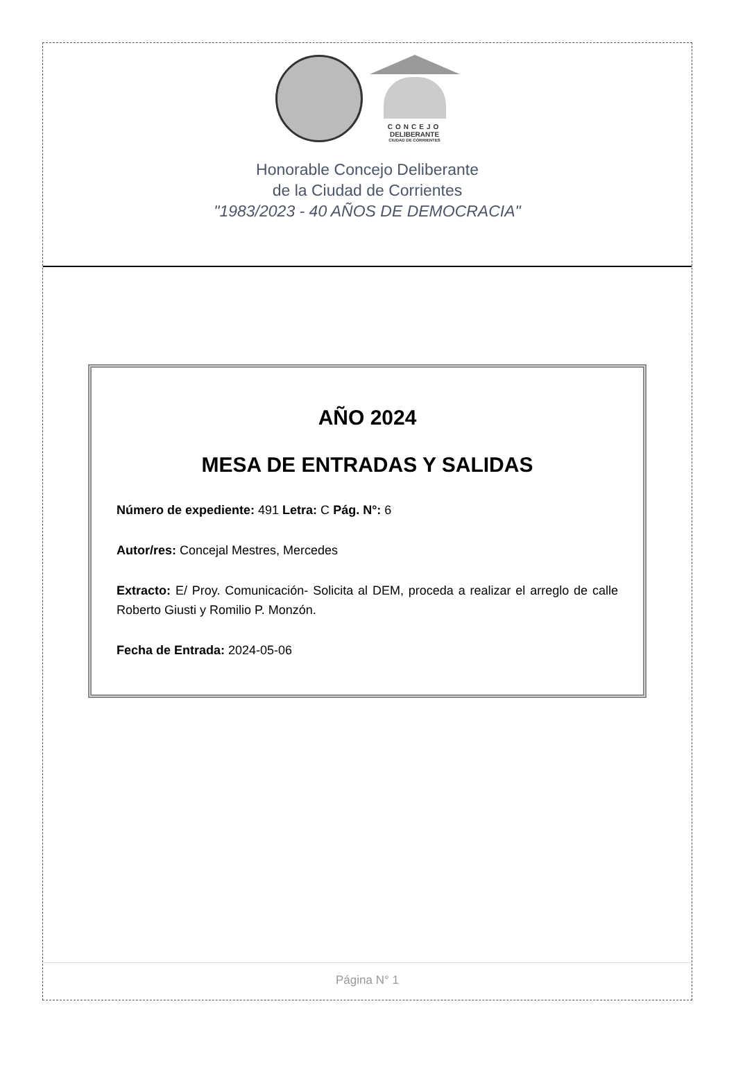CONCEJO
DELIBERANTE
CIUDAD DE CORRIENTES
Honorable Concejo Deliberante
de la Ciudad de Corrientes
"1983/2023 - 40 AÑOS DE DEMOCRACIA"
AÑO 2024
MESA DE ENTRADAS Y SALIDAS
Número de expediente: 491 Letra: C Pág. N°: 6
Autor/res: Concejal Mestres, Mercedes
Extracto: E/ Proy. Comunicación- Solicita al DEM, proceda a realizar el arreglo de calle Roberto Giusti y Romilio P. Monzón.
Fecha de Entrada: 2024-05-06
Página N° 1